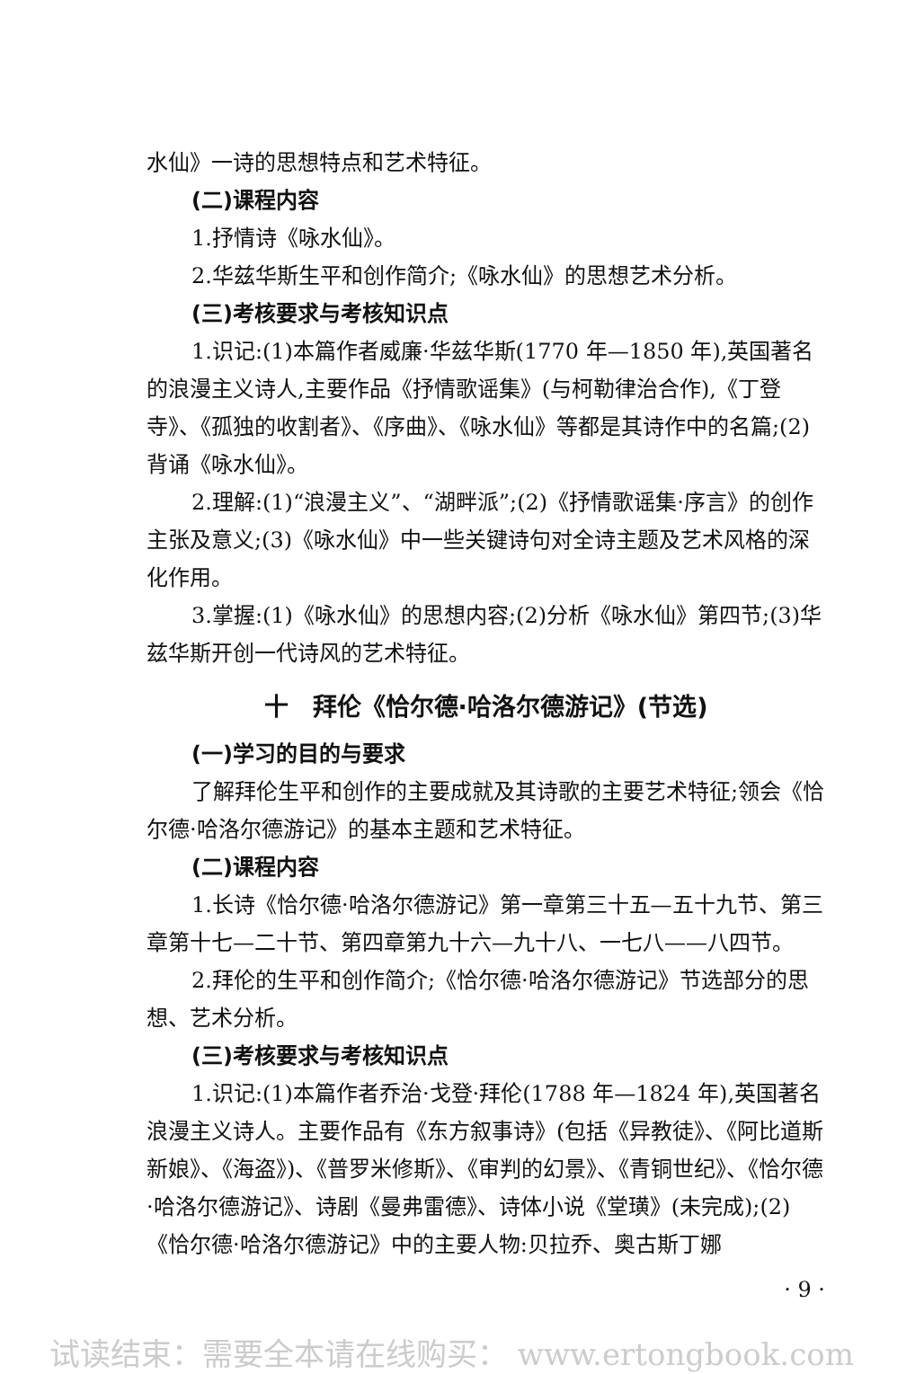水仙》一诗的思想特点和艺术特征。
(二)课程内容
1.抒情诗《咏水仙》。
2.华兹华斯生平和创作简介;《咏水仙》的思想艺术分析。
(三)考核要求与考核知识点
1.识记:(1)本篇作者威廉·华兹华斯(1770 年—1850 年),英国著名的浪漫主义诗人,主要作品《抒情歌谣集》(与柯勒律治合作),《丁登寺》、《孤独的收割者》、《序曲》、《咏水仙》等都是其诗作中的名篇;(2)背诵《咏水仙》。
2.理解:(1)“浪漫主义”、“湖畔派”;(2)《抒情歌谣集·序言》的创作主张及意义;(3)《咏水仙》中一些关键诗句对全诗主题及艺术风格的深化作用。
3.掌握:(1)《咏水仙》的思想内容;(2)分析《咏水仙》第四节;(3)华兹华斯开创一代诗风的艺术特征。
十　拜伦《恰尔德·哈洛尔德游记》(节选)
(一)学习的目的与要求
了解拜伦生平和创作的主要成就及其诗歌的主要艺术特征;领会《恰尔德·哈洛尔德游记》的基本主题和艺术特征。
(二)课程内容
1.长诗《恰尔德·哈洛尔德游记》第一章第三十五—五十九节、第三章第十七—二十节、第四章第九十六—九十八、一七八——八四节。
2.拜伦的生平和创作简介;《恰尔德·哈洛尔德游记》节选部分的思想、艺术分析。
(三)考核要求与考核知识点
1.识记:(1)本篇作者乔治·戈登·拜伦(1788 年—1824 年),英国著名浪漫主义诗人。主要作品有《东方叙事诗》(包括《异教徒》、《阿比道斯新娘》、《海盗》)、《普罗米修斯》、《审判的幻景》、《青铜世纪》、《恰尔德·哈洛尔德游记》、诗剧《曼弗雷德》、诗体小说《堂璜》(未完成);(2)《恰尔德·哈洛尔德游记》中的主要人物:贝拉乔、奥古斯丁娜
· 9 ·
试读结束：需要全本请在线购买： www.ertongbook.com